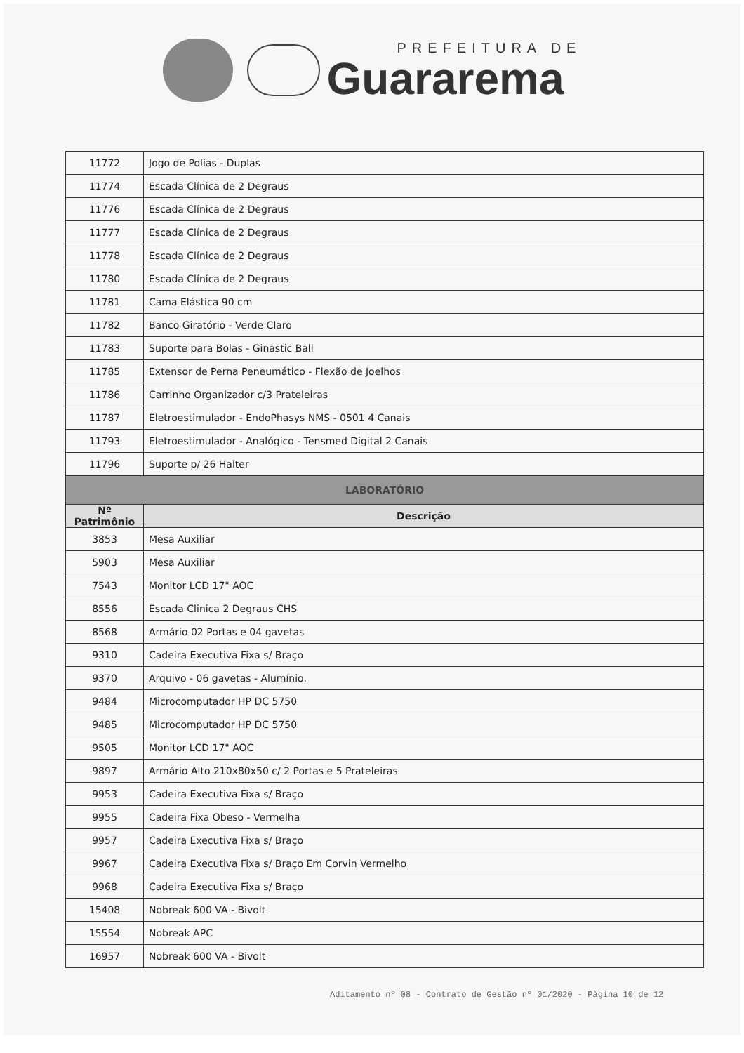PREFEITURA DE
Guararema
| 11772 | Jogo de Polias - Duplas |
| 11774 | Escada Clínica de 2 Degraus |
| 11776 | Escada Clínica de 2 Degraus |
| 11777 | Escada Clínica de 2 Degraus |
| 11778 | Escada Clínica de 2 Degraus |
| 11780 | Escada Clínica de 2 Degraus |
| 11781 | Cama Elástica 90 cm |
| 11782 | Banco Giratório - Verde Claro |
| 11783 | Suporte para Bolas - Ginastic Ball |
| 11785 | Extensor de Perna Peneumático - Flexão de Joelhos |
| 11786 | Carrinho Organizador c/3 Prateleiras |
| 11787 | Eletroestimulador - EndoPhasys NMS - 0501 4 Canais |
| 11793 | Eletroestimulador - Analógico - Tensmed Digital 2 Canais |
| 11796 | Suporte p/ 26 Halter |
| LABORATÓRIO | |
| Nº Patrimônio | Descrição |
| 3853 | Mesa Auxiliar |
| 5903 | Mesa Auxiliar |
| 7543 | Monitor LCD 17" AOC |
| 8556 | Escada Clinica 2 Degraus CHS |
| 8568 | Armário 02 Portas e 04 gavetas |
| 9310 | Cadeira Executiva Fixa s/ Braço |
| 9370 | Arquivo - 06 gavetas - Alumínio. |
| 9484 | Microcomputador HP DC 5750 |
| 9485 | Microcomputador HP DC 5750 |
| 9505 | Monitor LCD 17" AOC |
| 9897 | Armário Alto 210x80x50 c/ 2 Portas e 5 Prateleiras |
| 9953 | Cadeira Executiva Fixa s/ Braço |
| 9955 | Cadeira Fixa Obeso - Vermelha |
| 9957 | Cadeira Executiva Fixa s/ Braço |
| 9967 | Cadeira Executiva Fixa s/ Braço Em Corvin Vermelho |
| 9968 | Cadeira Executiva Fixa s/ Braço |
| 15408 | Nobreak 600 VA - Bivolt |
| 15554 | Nobreak APC |
| 16957 | Nobreak 600 VA - Bivolt |
Aditamento nº 08 - Contrato de Gestão nº 01/2020 - Página 10 de 12